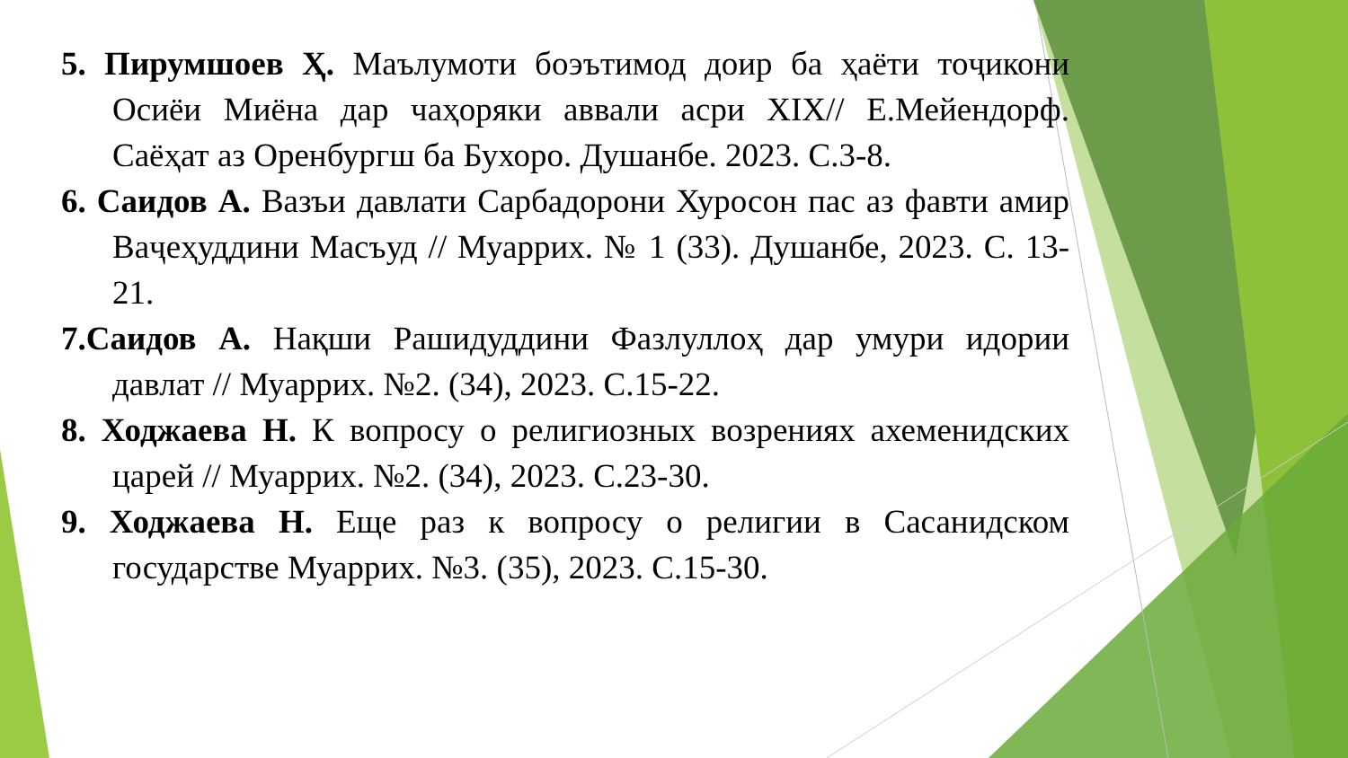5. Пирумшоев Ҳ. Маълумоти боэътимод доир ба ҳаёти тоҷикони Осиёи Миёна дар чаҳоряки аввали асри XIX// Е.Мейендорф. Саёҳат аз Оренбургш ба Бухоро. Душанбе. 2023. С.3-8.
6. Саидов А. Вазъи давлати Сарбадорони Хуросон пас аз фавти амир Ваҷеҳуддини Масъуд // Муаррих. № 1 (33). Душанбе, 2023. С. 13-21.
7.Саидов А. Нақши Рашидуддини Фазлуллоҳ дар умури идории давлат // Муаррих. №2. (34), 2023. С.15-22.
8. Ходжаева Н. К вопросу о религиозных возрениях ахеменидских царей // Муаррих. №2. (34), 2023. С.23-30.
9. Ходжаева Н. Еще раз к вопросу о религии в Сасанидском государстве Муаррих. №3. (35), 2023. С.15-30.